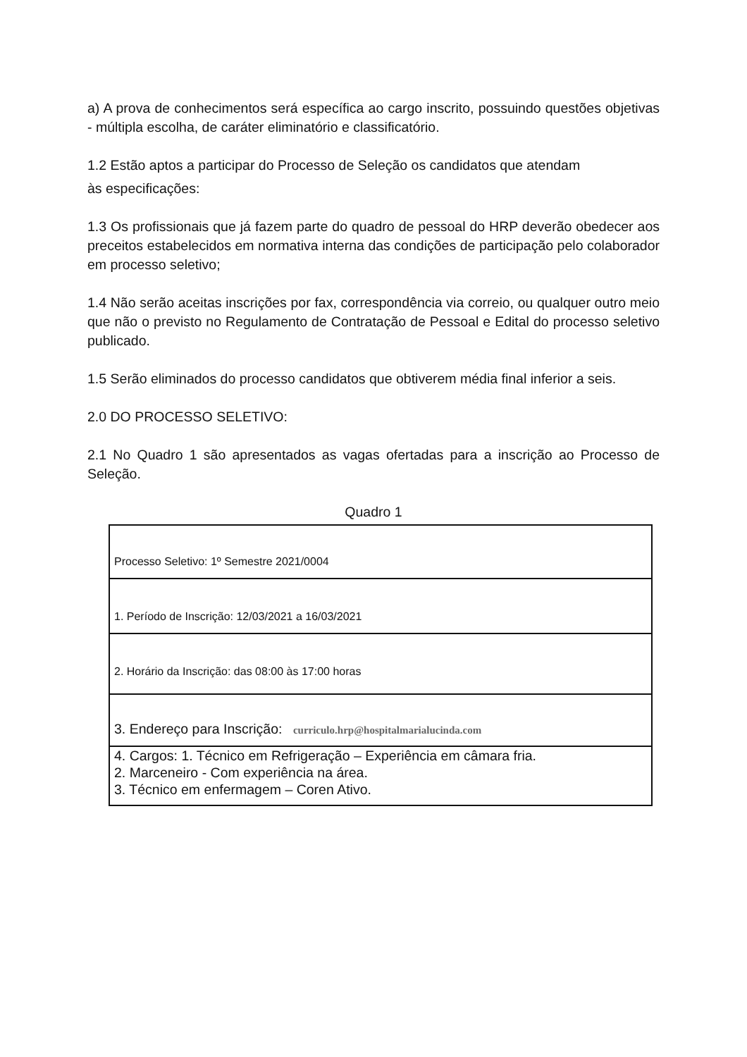a) A prova de conhecimentos será específica ao cargo inscrito, possuindo questões objetivas - múltipla escolha, de caráter eliminatório e classificatório.
1.2 Estão aptos a participar do Processo de Seleção os candidatos que atendam
às especificações:
1.3 Os profissionais que já fazem parte do quadro de pessoal do HRP deverão obedecer aos preceitos estabelecidos em normativa interna das condições de participação pelo colaborador em processo seletivo;
1.4 Não serão aceitas inscrições por fax, correspondência via correio, ou qualquer outro meio que não o previsto no Regulamento de Contratação de Pessoal e Edital do processo seletivo publicado.
1.5 Serão eliminados do processo candidatos que obtiverem média final inferior a seis.
2.0 DO PROCESSO SELETIVO:
2.1 No Quadro 1 são apresentados as vagas ofertadas para a inscrição ao Processo de Seleção.
Quadro 1
| Processo Seletivo: 1º Semestre 2021/0004 |
| 1. Período de Inscrição: 12/03/2021 a 16/03/2021 |
| 2. Horário da Inscrição: das 08:00 às 17:00 horas |
| 3. Endereço para Inscrição: curriculo.hrp@hospitalmarialucinda.com |
| 4. Cargos: 1. Técnico em Refrigeração – Experiência em câmara fria. 2. Marceneiro - Com experiência na área. 3. Técnico em enfermagem – Coren Ativo. |